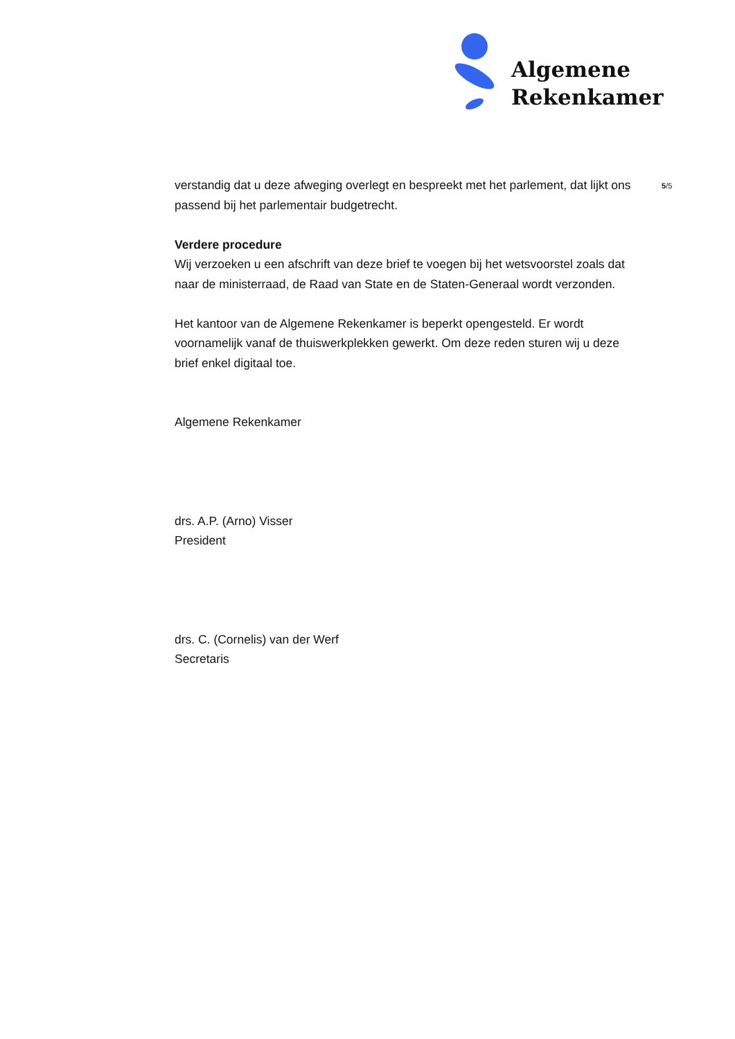Algemene
Rekenkamer
5/5
verstandig dat u deze afweging overlegt en bespreekt met het parlement, dat lijkt ons passend bij het parlementair budgetrecht.
Verdere procedure
Wij verzoeken u een afschrift van deze brief te voegen bij het wetsvoorstel zoals dat naar de ministerraad, de Raad van State en de Staten-Generaal wordt verzonden.
Het kantoor van de Algemene Rekenkamer is beperkt opengesteld. Er wordt voornamelijk vanaf de thuiswerkplekken gewerkt. Om deze reden sturen wij u deze brief enkel digitaal toe.
Algemene Rekenkamer
drs. A.P. (Arno) Visser
President
drs. C. (Cornelis) van der Werf
Secretaris